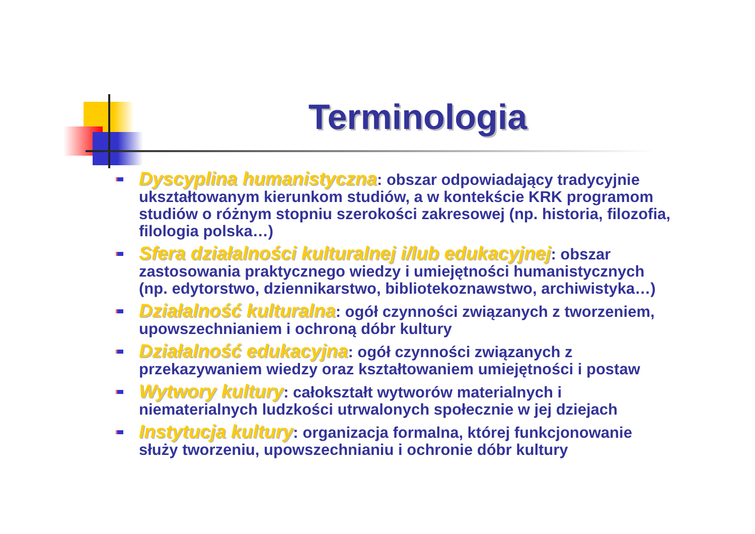Terminologia
Dyscyplina humanistyczna: obszar odpowiadający tradycyjnie ukształtowanym kierunkom studiów, a w kontekście KRK programom studiów o różnym stopniu szerokości zakresowej (np. historia, filozofia, filologia polska…)
Sfera działalności kulturalnej i/lub edukacyjnej: obszar zastosowania praktycznego wiedzy i umiejętności humanistycznych (np. edytorstwo, dziennikarstwo, bibliotekoznawstwo, archiwistyka…)
Działalność kulturalna: ogół czynności związanych z tworzeniem, upowszechnianiem i ochroną dóbr kultury
Działalność edukacyjna: ogół czynności związanych z przekazywaniem wiedzy oraz kształtowaniem umiejętności i postaw
Wytwory kultury: całokształt wytworów materialnych i niematerialnych ludzkości utrwalonych społecznie w jej dziejach
Instytucja kultury: organizacja formalna, której funkcjonowanie służy tworzeniu, upowszechnianiu i ochronie dóbr kultury